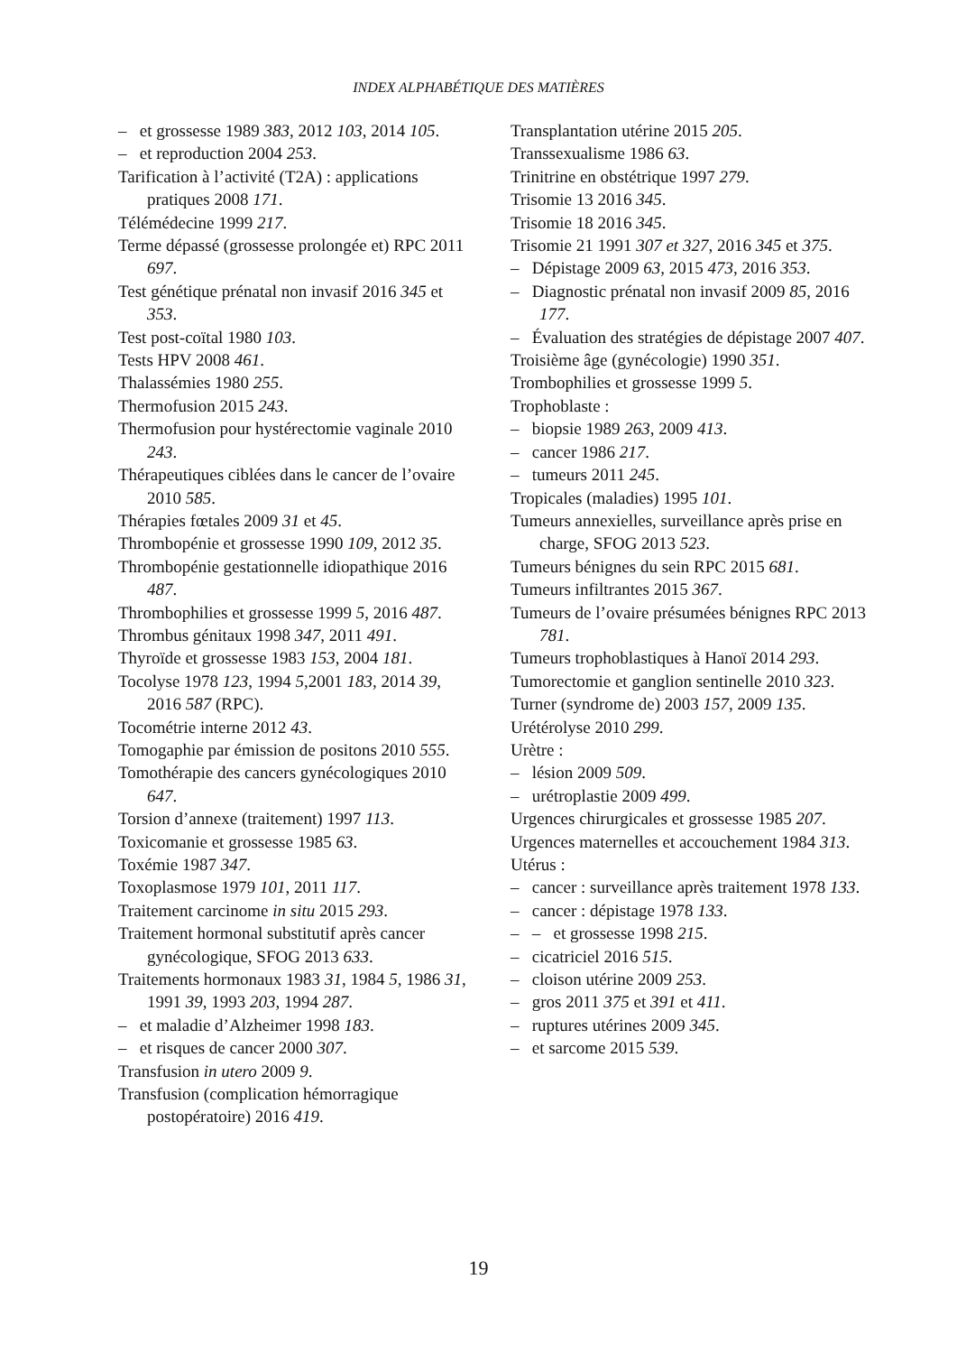INDEX ALPHABÉTIQUE DES MATIÈRES
– et grossesse 1989 383, 2012 103, 2014 105.
– et reproduction 2004 253.
Tarification à l’activité (T2A) : applications pratiques 2008 171.
Télémédecine 1999 217.
Terme dépassé (grossesse prolongée et) RPC 2011 697.
Test génétique prénatal non invasif 2016 345 et 353.
Test post-coïtal 1980 103.
Tests HPV 2008 461.
Thalassémies 1980 255.
Thermofusion 2015 243.
Thermofusion pour hystérectomie vaginale 2010 243.
Thérapeutiques ciblées dans le cancer de l’ovaire 2010 585.
Thérapies fœtales 2009 31 et 45.
Thrombopénie et grossesse 1990 109, 2012 35.
Thrombopénie gestationnelle idiopathique 2016 487.
Thrombophilies et grossesse 1999 5, 2016 487.
Thrombus génitaux 1998 347, 2011 491.
Thyroïde et grossesse 1983 153, 2004 181.
Tocolyse 1978 123, 1994 5,2001 183, 2014 39, 2016 587 (RPC).
Tocométrie interne 2012 43.
Tomogaphie par émission de positons 2010 555.
Tomothérapie des cancers gynécologiques 2010 647.
Torsion d’annexe (traitement) 1997 113.
Toxicomanie et grossesse 1985 63.
Toxémie 1987 347.
Toxoplasmose 1979 101, 2011 117.
Traitement carcinome in situ 2015 293.
Traitement hormonal substitutif après cancer gynécologique, SFOG 2013 633.
Traitements hormonaux 1983 31, 1984 5, 1986 31, 1991 39, 1993 203, 1994 287.
– et maladie d’Alzheimer 1998 183.
– et risques de cancer 2000 307.
Transfusion in utero 2009 9.
Transfusion (complication hémorragique postopératoire) 2016 419.
Transplantation utérine 2015 205.
Transsexualisme 1986 63.
Trinitrine en obstétrique 1997 279.
Trisomie 13 2016 345.
Trisomie 18 2016 345.
Trisomie 21 1991 307 et 327, 2016 345 et 375.
– Dépistage 2009 63, 2015 473, 2016 353.
– Diagnostic prénatal non invasif 2009 85, 2016 177.
– Évaluation des stratégies de dépistage 2007 407.
Troisième âge (gynécologie) 1990 351.
Trombophilies et grossesse 1999 5.
Trophoblaste :
– biopsie 1989 263, 2009 413.
– cancer 1986 217.
– tumeurs 2011 245.
Tropicales (maladies) 1995 101.
Tumeurs annexielles, surveillance après prise en charge, SFOG 2013 523.
Tumeurs bénignes du sein RPC 2015 681.
Tumeurs infiltrantes 2015 367.
Tumeurs de l’ovaire présumées bénignes RPC 2013 781.
Tumeurs trophoblastiques à Hanoï 2014 293.
Tumorectomie et ganglion sentinelle 2010 323.
Turner (syndrome de) 2003 157, 2009 135.
Urétérolyse 2010 299.
Urètre :
– lésion 2009 509.
– urétroplastie 2009 499.
Urgences chirurgicales et grossesse 1985 207.
Urgences maternelles et accouchement 1984 313.
Utérus :
– cancer : surveillance après traitement 1978 133.
– cancer : dépistage 1978 133.
– – et grossesse 1998 215.
– cicatriciel 2016 515.
– cloison utérine 2009 253.
– gros 2011 375 et 391 et 411.
– ruptures utérines 2009 345.
– et sarcome 2015 539.
19